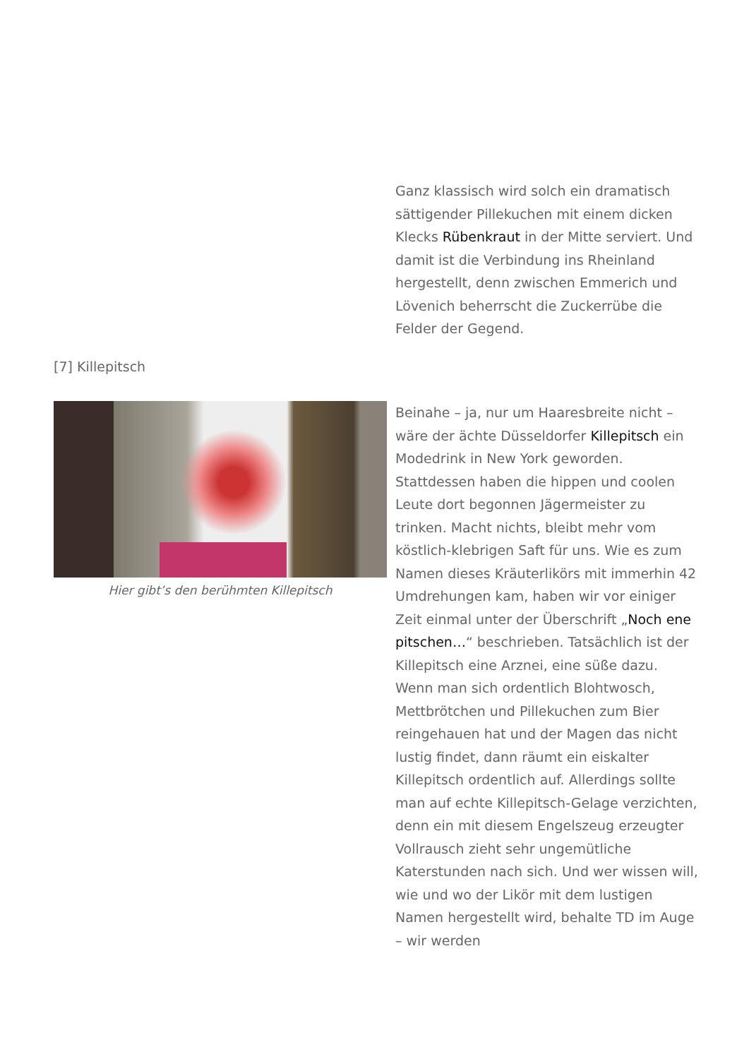Ganz klassisch wird solch ein dramatisch sättigender Pillekuchen mit einem dicken Klecks Rübenkraut in der Mitte serviert. Und damit ist die Verbindung ins Rheinland hergestellt, denn zwischen Emmerich und Lövenich beherrscht die Zuckerrübe die Felder der Gegend.
[7] Killepitsch
Hier gibt’s den berühmten Killepitsch
Beinahe – ja, nur um Haaresbreite nicht – wäre der ächte Düsseldorfer Killepitsch ein Modedrink in New York geworden. Stattdessen haben die hippen und coolen Leute dort begonnen Jägermeister zu trinken. Macht nichts, bleibt mehr vom köstlich-klebrigen Saft für uns. Wie es zum Namen dieses Kräuterlikörs mit immerhin 42 Umdrehungen kam, haben wir vor einiger Zeit einmal unter der Überschrift „Noch ene pitschen…“ beschrieben. Tatsächlich ist der Killepitsch eine Arznei, eine süße dazu. Wenn man sich ordentlich Blohtwosch, Mettbrötchen und Pillekuchen zum Bier reingehauen hat und der Magen das nicht lustig findet, dann räumt ein eiskalter Killepitsch ordentlich auf. Allerdings sollte man auf echte Killepitsch-Gelage verzichten, denn ein mit diesem Engelszeug erzeugter Vollrausch zieht sehr ungemütliche Katerstunden nach sich. Und wer wissen will, wie und wo der Likör mit dem lustigen Namen hergestellt wird, behalte TD im Auge – wir werden